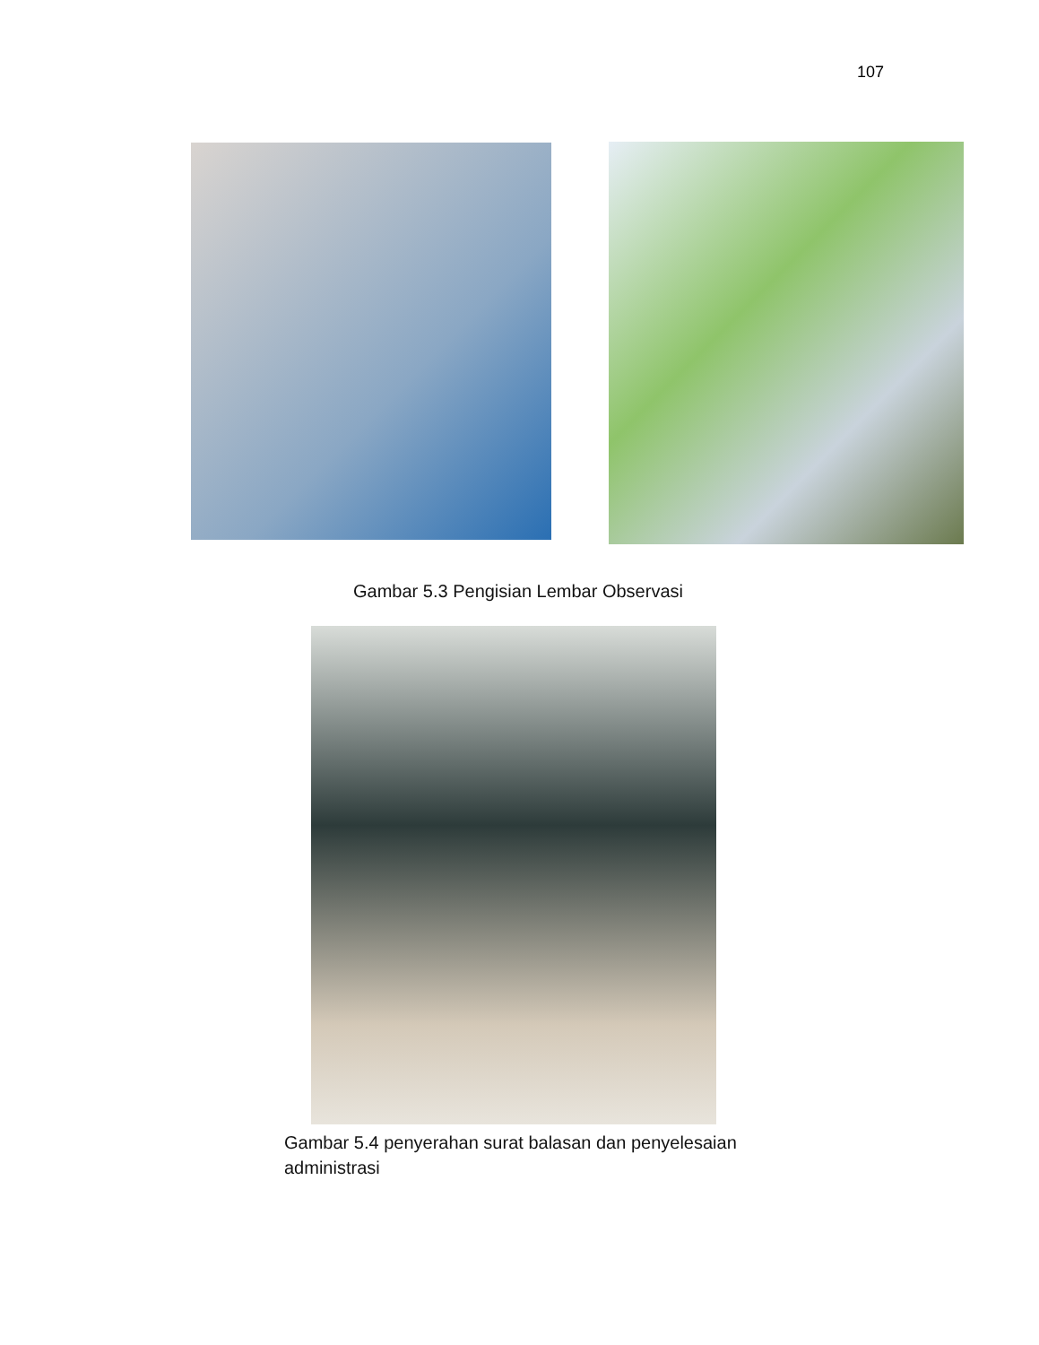107
Gambar 5.3 Pengisian Lembar Observasi
Gambar 5.4 penyerahan surat balasan dan penyelesaian administrasi